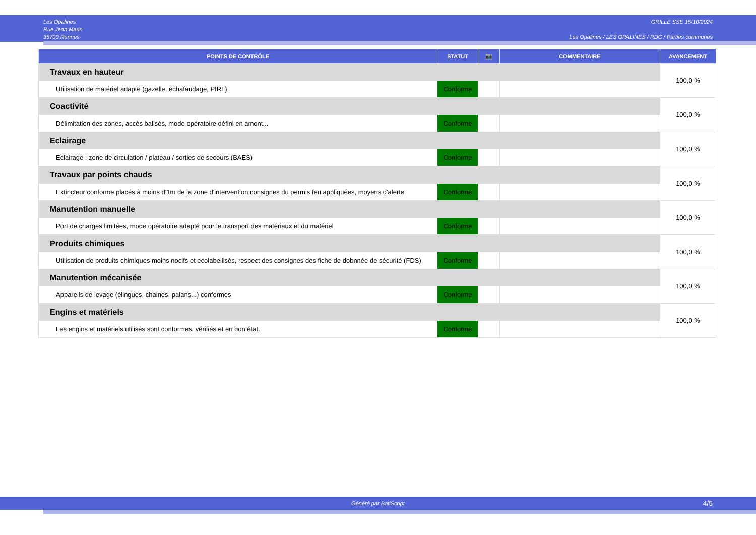Les Opalines
Rue Jean Marin
35700 Rennes
GRILLE SSE 15/10/2024
Les Opalines / LES OPALINES / RDC / Parties communes
| POINTS DE CONTRÔLE | STATUT | 📷 | COMMENTAIRE | AVANCEMENT |
| --- | --- | --- | --- | --- |
| Travaux en hauteur | | | | 100,0 % |
| Utilisation de matériel adapté (gazelle, échafaudage, PIRL) | Conforme | | | |
| Coactivité | | | | 100,0 % |
| Délimitation des zones, accès balisés, mode opératoire défini en amont... | Conforme | | | |
| Eclairage | | | | 100,0 % |
| Eclairage : zone de circulation / plateau / sorties de secours (BAES) | Conforme | | | |
| Travaux par points chauds | | | | 100,0 % |
| Extincteur conforme placés à moins d'1m de la zone d'intervention,consignes du permis feu appliquées, moyens d'alerte | Conforme | | | |
| Manutention manuelle | | | | 100,0 % |
| Port de charges limitées, mode opératoire adapté pour le transport des matériaux et du matériel | Conforme | | | |
| Produits chimiques | | | | 100,0 % |
| Utilisation de produits chimiques moins nocifs et ecolabellisés, respect des consignes des fiche de dobnnée de sécurité (FDS) | Conforme | | | |
| Manutention mécanisée | | | | 100,0 % |
| Appareils de levage (élingues, chaines, palans...) conformes | Conforme | | | |
| Engins et matériels | | | | 100,0 % |
| Les engins et matériels utilisés sont conformes, vérifiés et en bon état. | Conforme | | | |
Généré par BatiScript 4/5